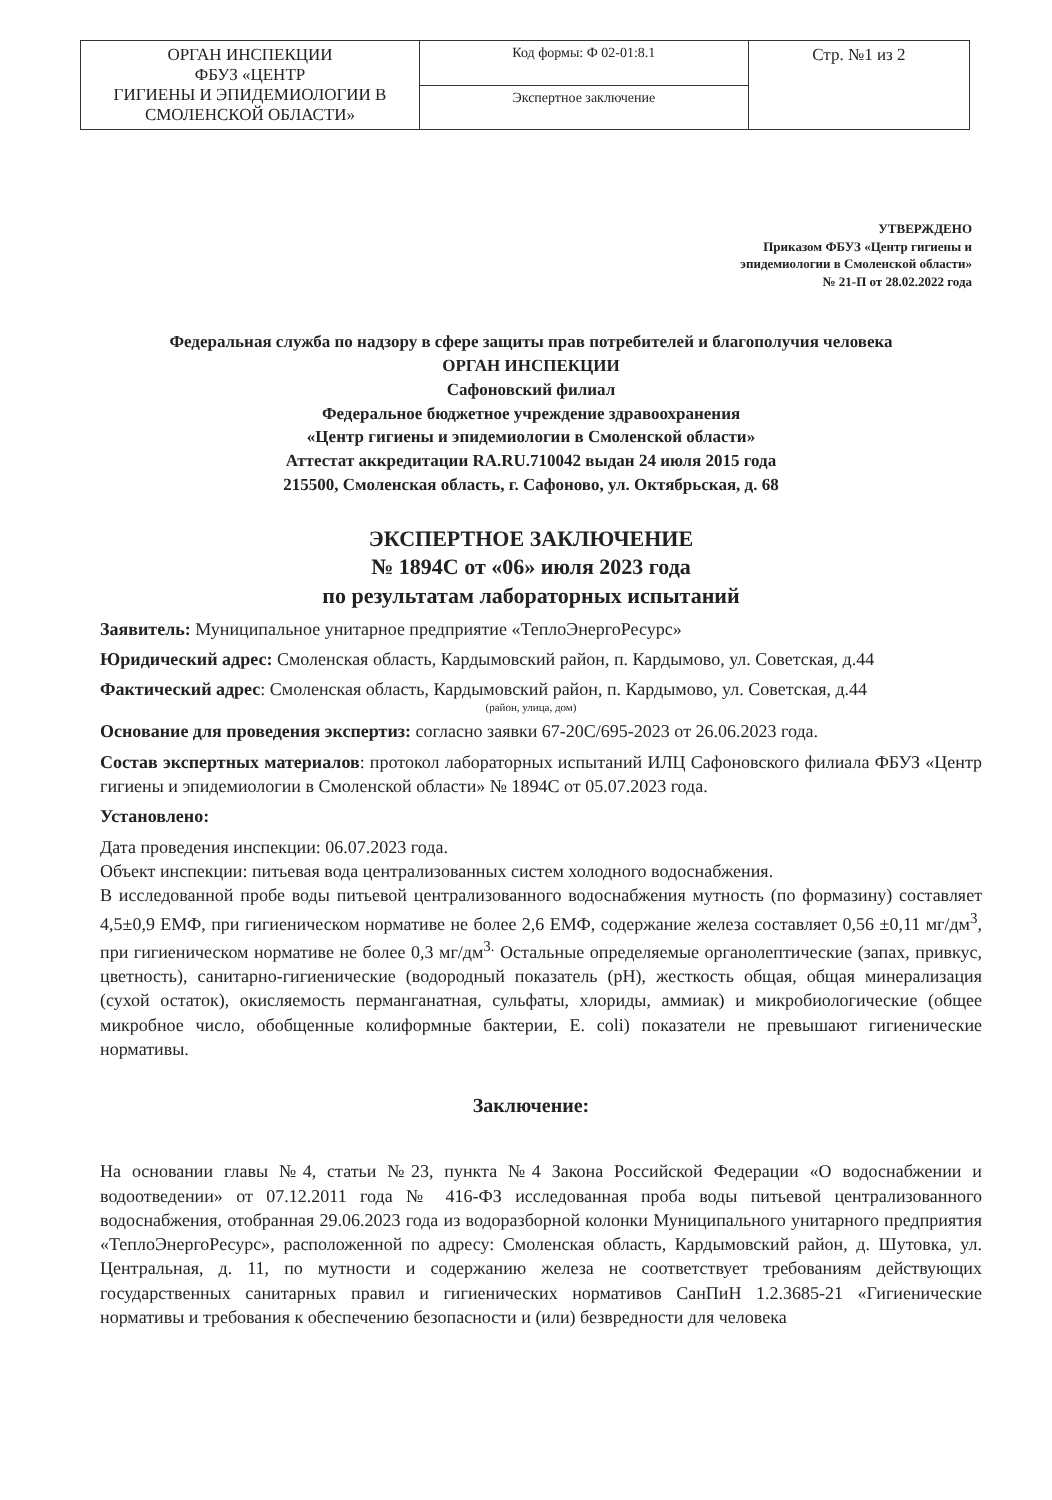| ОРГАН ИНСПЕКЦИИ ФБУЗ «ЦЕНТР ГИГИЕНЫ И ЭПИДЕМИОЛОГИИ В СМОЛЕНСКОЙ ОБЛАСТИ» | Код формы: Ф 02-01:8.1 | Стр. №1 из 2 |
| | Экспертное заключение | |
УТВЕРЖДЕНО
Приказом ФБУЗ «Центр гигиены и
эпидемиологии в Смоленской области»
№ 21-П от 28.02.2022 года
Федеральная служба по надзору в сфере защиты прав потребителей и благополучия человека
ОРГАН ИНСПЕКЦИИ
Сафоновский филиал
Федеральное бюджетное учреждение здравоохранения
«Центр гигиены и эпидемиологии в Смоленской области»
Аттестат аккредитации RA.RU.710042 выдан 24 июля 2015 года
215500, Смоленская область, г. Сафоново, ул. Октябрьская, д. 68
ЭКСПЕРТНОЕ ЗАКЛЮЧЕНИЕ
№ 1894С от «06» июля 2023 года
по результатам лабораторных испытаний
Заявитель: Муниципальное унитарное предприятие «ТеплоЭнергоРесурс»
Юридический адрес: Смоленская область, Кардымовский район, п. Кардымово, ул. Советская, д.44
Фактический адрес: Смоленская область, Кардымовский район, п. Кардымово, ул. Советская, д.44
(район, улица, дом)
Основание для проведения экспертиз: согласно заявки 67-20С/695-2023 от 26.06.2023 года.
Состав экспертных материалов: протокол лабораторных испытаний ИЛЦ Сафоновского филиала ФБУЗ «Центр гигиены и эпидемиологии в Смоленской области» № 1894С от 05.07.2023 года.
Установлено:
Дата проведения инспекции: 06.07.2023 года.
Объект инспекции: питьевая вода централизованных систем холодного водоснабжения.
В исследованной пробе воды питьевой централизованного водоснабжения мутность (по формазину) составляет 4,5±0,9 ЕМФ, при гигиеническом нормативе не более 2,6 ЕМФ, содержание железа составляет 0,56 ±0,11 мг/дм<sup>3</sup>, при гигиеническом нормативе не более 0,3 мг/дм<sup>3.</sup> Остальные определяемые органолептические (запах, привкус, цветность), санитарно-гигиенические (водородный показатель (pH), жесткость общая, общая минерализация (сухой остаток), окисляемость перманганатная, сульфаты, хлориды, аммиак) и микробиологические (общее микробное число, обобщенные колиформные бактерии, E. coli) показатели не превышают гигиенические нормативы.
Заключение:
На основании главы №4, статьи №23, пункта №4 Закона Российской Федерации «О водоснабжении и водоотведении» от 07.12.2011 года № 416-ФЗ исследованная проба воды питьевой централизованного водоснабжения, отобранная 29.06.2023 года из водоразборной колонки Муниципального унитарного предприятия «ТеплоЭнергоРесурс», расположенной по адресу: Смоленская область, Кардымовский район, д. Шутовка, ул. Центральная, д. 11, по мутности и содержанию железа не соответствует требованиям действующих государственных санитарных правил и гигиенических нормативов СанПиН 1.2.3685-21 «Гигиенические нормативы и требования к обеспечению безопасности и (или) безвредности для человека